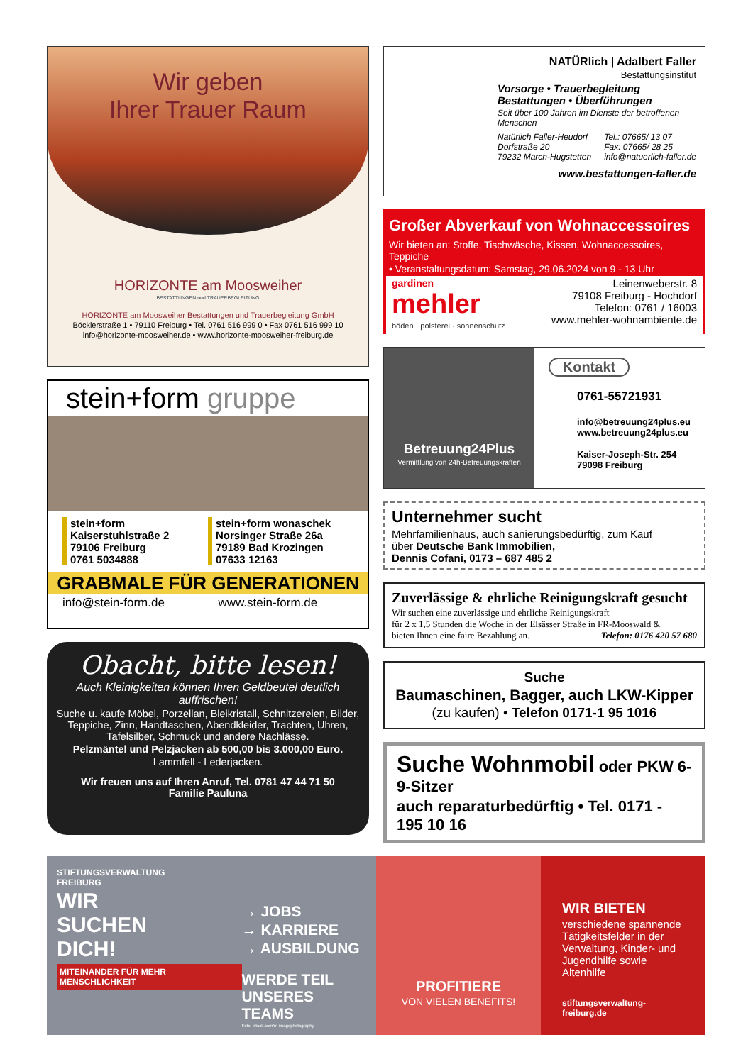Wir geben
Ihrer Trauer Raum
HORIZONTE am Moosweiher
BESTATTUNGEN und TRAUERBEGLEITUNG
HORIZONTE am Moosweiher Bestattungen und Trauerbegleitung GmbH
Böcklerstraße 1 • 79110 Freiburg • Tel. 0761 516 999 0 • Fax 0761 516 999 10
info@horizonte-moosweiher.de • www.horizonte-moosweiher-freiburg.de
stein+form gruppe
stein+form
Kaiserstuhlstraße 2
79106 Freiburg
0761 5034888
stein+form wonaschek
Norsinger Straße 26a
79189 Bad Krozingen
07633 12163
GRABMALE FÜR GENERATIONEN
info@stein-form.de www.stein-form.de
Obacht, bitte lesen!
Auch Kleinigkeiten können Ihren Geldbeutel deutlich auffrischen!
Suche u. kaufe Möbel, Porzellan, Bleikristall, Schnitzereien, Bilder, Teppiche, Zinn, Handtaschen, Abendkleider, Trachten, Uhren, Tafelsilber, Schmuck und andere Nachlässe.
Pelzmäntel und Pelzjacken ab 500,00 bis 3.000,00 Euro.
Lammfell - Lederjacken.
Wir freuen uns auf Ihren Anruf, Tel. 0781 47 44 71 50
Familie Pauluna
NATÜRlich | Adalbert Faller
Bestattungsinstitut
Vorsorge • Trauerbegleitung
Bestattungen • Überführungen
Seit über 100 Jahren im Dienste der betroffenen Menschen
Natürlich Faller-Heudorf
Dorfstraße 20
79232 March-Hugstetten
Tel.: 07665/ 13 07
Fax: 07665/ 28 25
info@natuerlich-faller.de
www.bestattungen-faller.de
Großer Abverkauf von Wohnaccessoires
Wir bieten an: Stoffe, Tischwäsche, Kissen, Wohnaccessoires, Teppiche
• Veranstaltungsdatum: Samstag, 29.06.2024 von 9 - 13 Uhr
gardinen
mehler
böden · polsterei · sonnenschutz
Leinenweberstr. 8
79108 Freiburg - Hochdorf
Telefon: 0761 / 16003
www.mehler-wohnambiente.de
Betreuung24Plus
Vermittlung von 24h-Betreuungskräften
Kontakt
0761-55721931
info@betreuung24plus.eu
www.betreuung24plus.eu
Kaiser-Joseph-Str. 254
79098 Freiburg
Unternehmer sucht
Mehrfamilienhaus, auch sanierungsbedürftig, zum Kauf
über Deutsche Bank Immobilien,
Dennis Cofani, 0173 – 687 485 2
Zuverlässige & ehrliche Reinigungskraft gesucht
Wir suchen eine zuverlässige und ehrliche Reinigungskraft
für 2 x 1,5 Stunden die Woche in der Elsässer Straße in FR-Mooswald &
bieten Ihnen eine faire Bezahlung an. Telefon: 0176 420 57 680
Suche
Baumaschinen, Bagger, auch LKW-Kipper
(zu kaufen) • Telefon 0171-1 95 1016
Suche Wohnmobil oder PKW 6-9-Sitzer
auch reparaturbedürftig • Tel. 0171 - 195 10 16
STIFTUNGSVERWALTUNG
FREIBURG
WIR
SUCHEN
DICH!
MITEINANDER FÜR MEHR MENSCHLICHKEIT
→ JOBS
→ KARRIERE
→ AUSBILDUNG
WERDE TEIL
UNSERES TEAMS
Foto: istock.com/m-imagephotography
PROFITIERE
VON VIELEN BENEFITS!
WIR BIETEN
verschiedene spannende Tätigkeitsfelder in der Verwaltung, Kinder- und Jugendhilfe sowie Altenhilfe
stiftungsverwaltung-freiburg.de